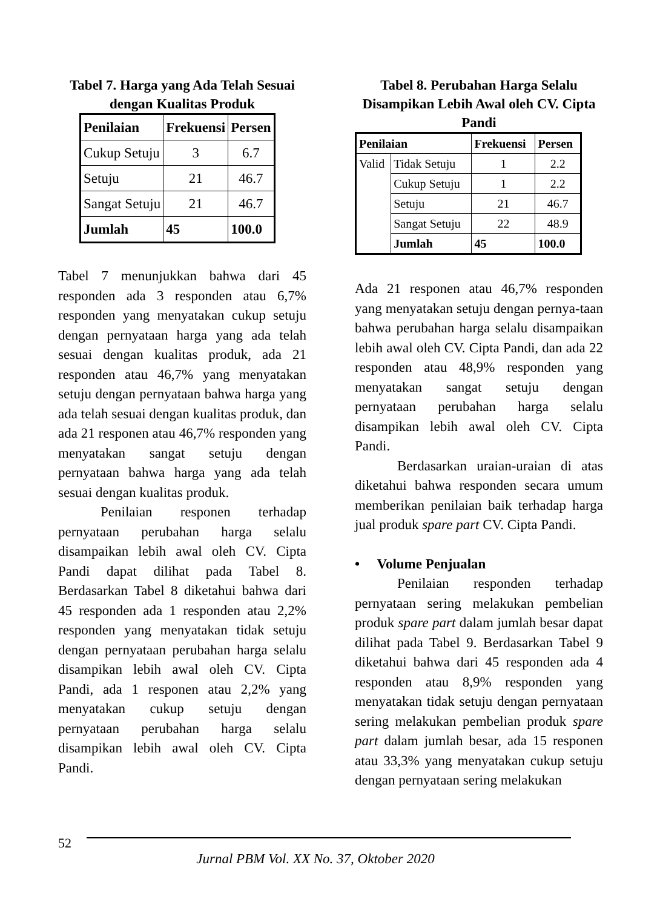Tabel 7. Harga yang Ada Telah Sesuai dengan Kualitas Produk
| Penilaian | Frekuensi | Persen |
| --- | --- | --- |
| Cukup Setuju | 3 | 6.7 |
| Setuju | 21 | 46.7 |
| Sangat Setuju | 21 | 46.7 |
| Jumlah | 45 | 100.0 |
Tabel 7 menunjukkan bahwa dari 45 responden ada 3 responden atau 6,7% responden yang menyatakan cukup setuju dengan pernyataan harga yang ada telah sesuai dengan kualitas produk, ada 21 responden atau 46,7% yang menyatakan setuju dengan pernyataan bahwa harga yang ada telah sesuai dengan kualitas produk, dan ada 21 responen atau 46,7% responden yang menyatakan sangat setuju dengan pernyataan bahwa harga yang ada telah sesuai dengan kualitas produk.
Penilaian responen terhadap pernyataan perubahan harga selalu disampaikan lebih awal oleh CV. Cipta Pandi dapat dilihat pada Tabel 8. Berdasarkan Tabel 8 diketahui bahwa dari 45 responden ada 1 responden atau 2,2% responden yang menyatakan tidak setuju dengan pernyataan perubahan harga selalu disampikan lebih awal oleh CV. Cipta Pandi, ada 1 responen atau 2,2% yang menyatakan cukup setuju dengan pernyataan perubahan harga selalu disampikan lebih awal oleh CV. Cipta Pandi.
Tabel 8. Perubahan Harga Selalu Disampikan Lebih Awal oleh CV. Cipta Pandi
| Penilaian | | Frekuensi | Persen |
| --- | --- | --- | --- |
| Valid | Tidak Setuju | 1 | 2.2 |
| | Cukup Setuju | 1 | 2.2 |
| | Setuju | 21 | 46.7 |
| | Sangat Setuju | 22 | 48.9 |
| | Jumlah | 45 | 100.0 |
Ada 21 responen atau 46,7% responden yang menyatakan setuju dengan pernya-taan bahwa perubahan harga selalu disampaikan lebih awal oleh CV. Cipta Pandi, dan ada 22 responden atau 48,9% responden yang menyatakan sangat setuju dengan pernyataan perubahan harga selalu disampikan lebih awal oleh CV. Cipta Pandi.
Berdasarkan uraian-uraian di atas diketahui bahwa responden secara umum memberikan penilaian baik terhadap harga jual produk spare part CV. Cipta Pandi.
• Volume Penjualan
Penilaian responden terhadap pernyataan sering melakukan pembelian produk spare part dalam jumlah besar dapat dilihat pada Tabel 9. Berdasarkan Tabel 9 diketahui bahwa dari 45 responden ada 4 responden atau 8,9% responden yang menyatakan tidak setuju dengan pernyataan sering melakukan pembelian produk spare part dalam jumlah besar, ada 15 responen atau 33,3% yang menyatakan cukup setuju dengan pernyataan sering melakukan
52
Jurnal PBM Vol. XX No. 37, Oktober 2020